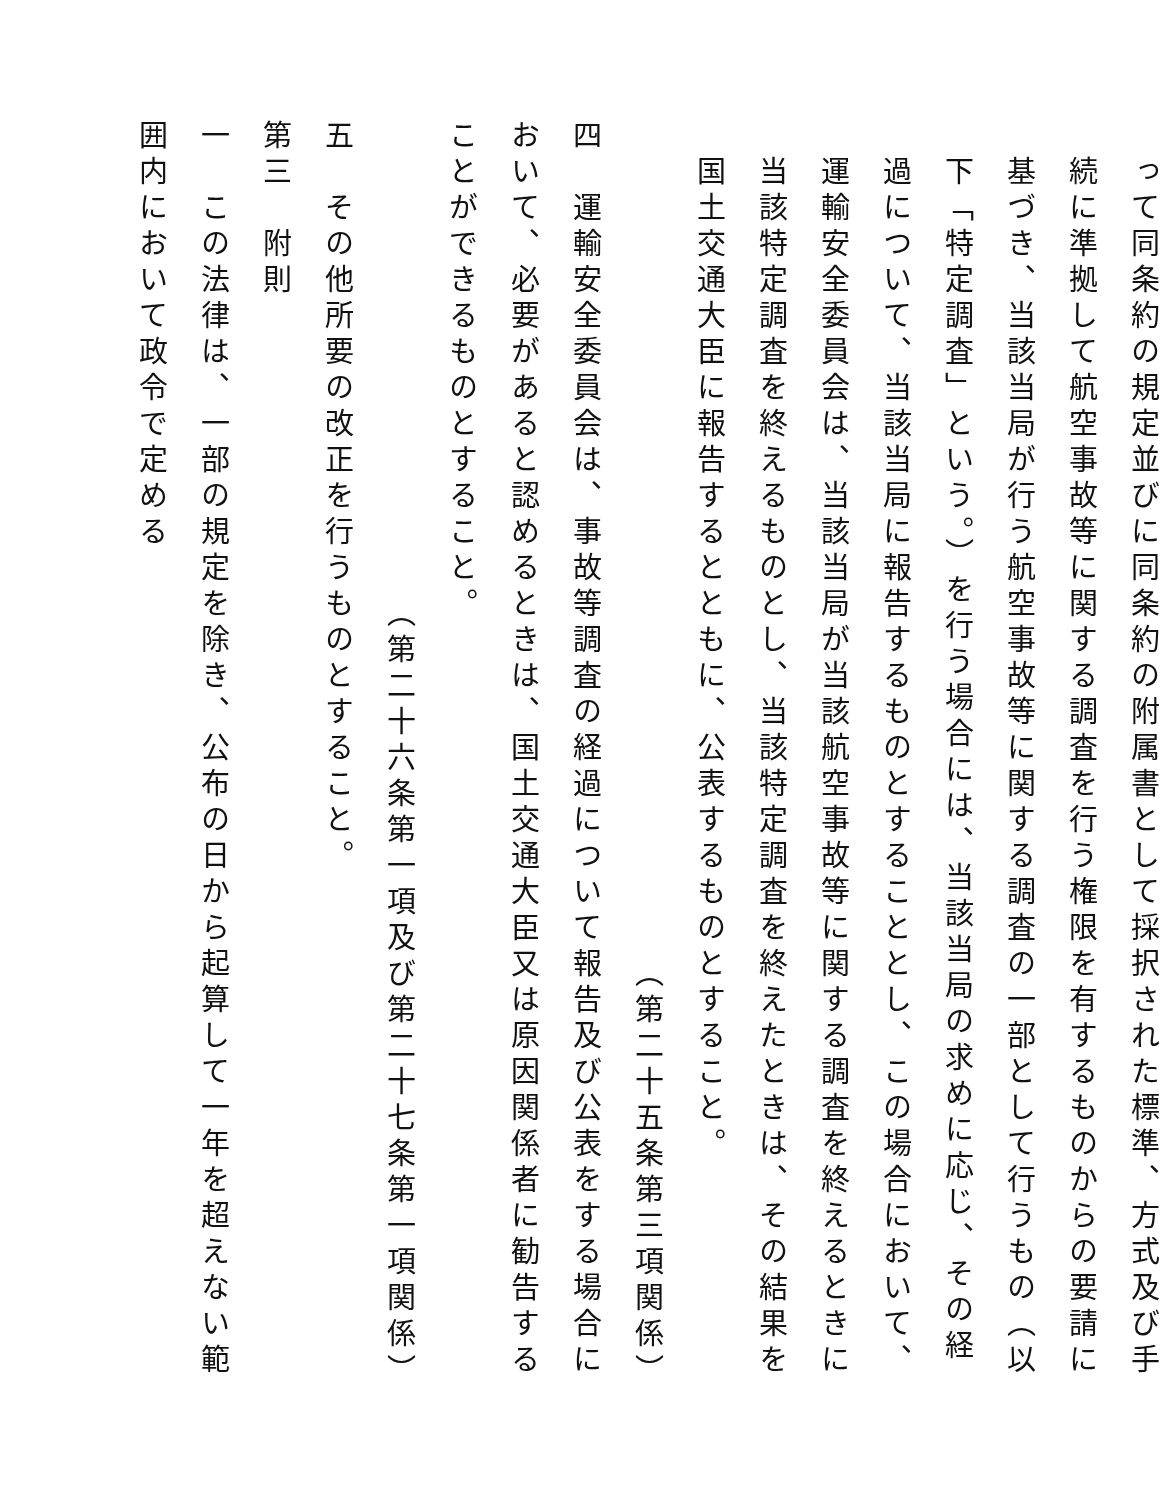って同条約の規定並びに同条約の附属書として採択された標準、方式及び手続に準拠して航空事故等に関する調査を行う権限を有するものからの要請に基づき、当該当局が行う航空事故等に関する調査の一部として行うもの（以下「特定調査」という。）を行う場合には、当該当局の求めに応じ、その経過について、当該当局に報告するものとすることとし、この場合において、運輸安全委員会は、当該当局が当該航空事故等に関する調査を終えるときに当該特定調査を終えるものとし、当該特定調査を終えたときは、その結果を国土交通大臣に報告するとともに、公表するものとすること。
（第二十五条第三項関係）
四　運輸安全委員会は、事故等調査の経過について報告及び公表をする場合において、必要があると認めるときは、国土交通大臣又は原因関係者に勧告することができるものとすること。
（第二十六条第一項及び第二十七条第一項関係）
五　その他所要の改正を行うものとすること。
第三　附則
一　この法律は、一部の規定を除き、公布の日から起算して一年を超えない範囲内において政令で定める